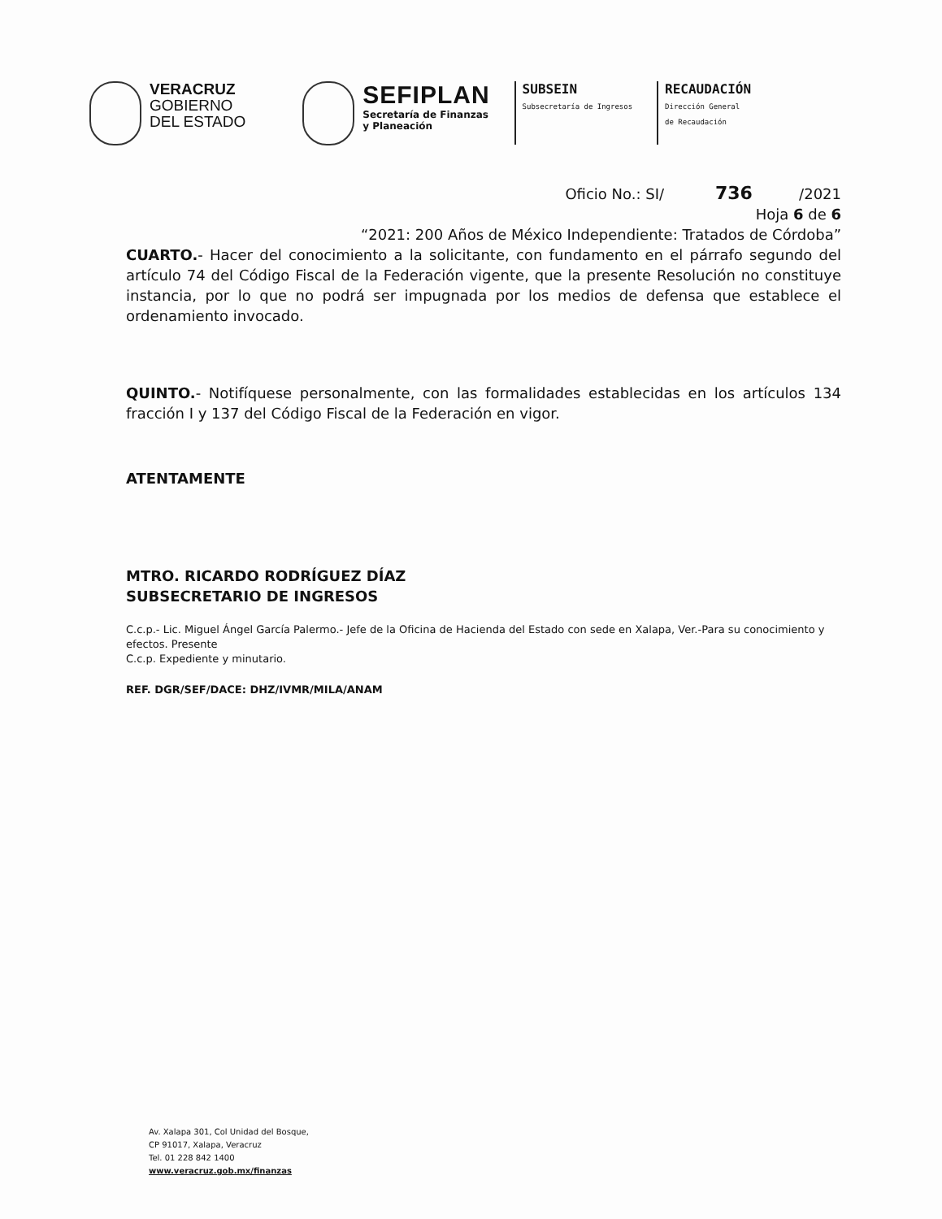VERACRUZ
GOBIERNO
DEL ESTADO
SEFIPLAN
Secretaría de Finanzas
y Planeación
SUBSEIN
Subsecretaría de Ingresos
RECAUDACIÓN
Dirección General
de Recaudación
Oficio No.: SI/ 736 /2021
Hoja 6 de 6
“2021: 200 Años de México Independiente: Tratados de Córdoba”
CUARTO.- Hacer del conocimiento a la solicitante, con fundamento en el párrafo segundo del artículo 74 del Código Fiscal de la Federación vigente, que la presente Resolución no constituye instancia, por lo que no podrá ser impugnada por los medios de defensa que establece el ordenamiento invocado.
QUINTO.- Notifíquese personalmente, con las formalidades establecidas en los artículos 134 fracción I y 137 del Código Fiscal de la Federación en vigor.
ATENTAMENTE
MTRO. RICARDO RODRÍGUEZ DÍAZ
SUBSECRETARIO DE INGRESOS
C.c.p.- Lic. Miguel Ángel García Palermo.- Jefe de la Oficina de Hacienda del Estado con sede en Xalapa, Ver.-Para su conocimiento y efectos. Presente
C.c.p. Expediente y minutario.
REF. DGR/SEF/DACE: DHZ/IVMR/MILA/ANAM
Av. Xalapa 301, Col Unidad del Bosque,
CP 91017, Xalapa, Veracruz
Tel. 01 228 842 1400
www.veracruz.gob.mx/finanzas